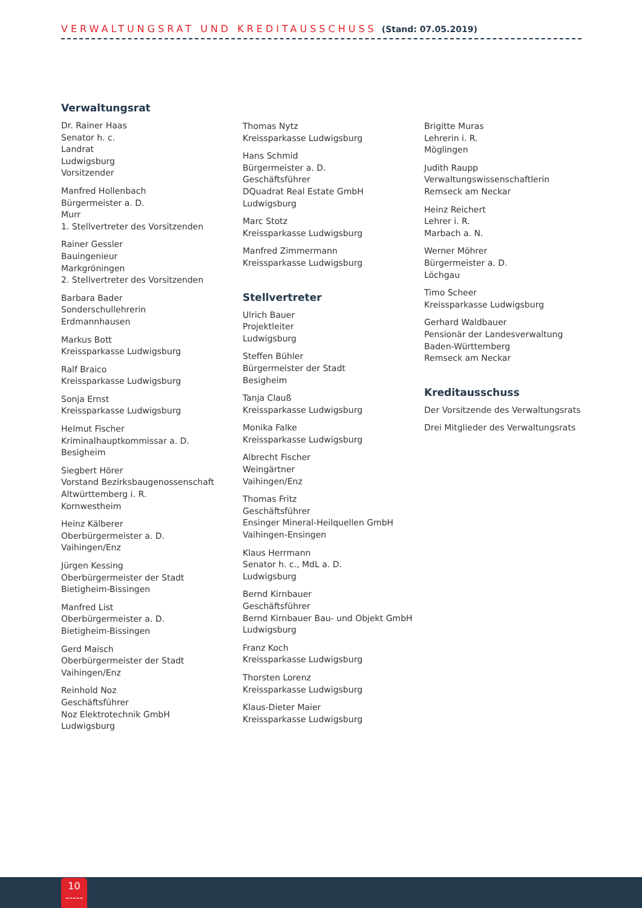VERWALTUNGSRAT UND KREDITAUSSCHUSS (Stand: 07.05.2019)
Verwaltungsrat
Dr. Rainer Haas
Senator h. c.
Landrat
Ludwigsburg
Vorsitzender
Manfred Hollenbach
Bürgermeister a. D.
Murr
1. Stellvertreter des Vorsitzenden
Rainer Gessler
Bauingenieur
Markgröningen
2. Stellvertreter des Vorsitzenden
Barbara Bader
Sonderschullehrerin
Erdmannhausen
Markus Bott
Kreissparkasse Ludwigsburg
Ralf Braico
Kreissparkasse Ludwigsburg
Sonja Ernst
Kreissparkasse Ludwigsburg
Helmut Fischer
Kriminalhauptkommissar a. D.
Besigheim
Siegbert Hörer
Vorstand Bezirksbaugenossenschaft
Altwürttemberg i. R.
Kornwestheim
Heinz Kälberer
Oberbürgermeister a. D.
Vaihingen/Enz
Jürgen Kessing
Oberbürgermeister der Stadt
Bietigheim-Bissingen
Manfred List
Oberbürgermeister a. D.
Bietigheim-Bissingen
Gerd Maisch
Oberbürgermeister der Stadt
Vaihingen/Enz
Reinhold Noz
Geschäftsführer
Noz Elektrotechnik GmbH
Ludwigsburg
Thomas Nytz
Kreissparkasse Ludwigsburg
Hans Schmid
Bürgermeister a. D.
Geschäftsführer
DQuadrat Real Estate GmbH
Ludwigsburg
Marc Stotz
Kreissparkasse Ludwigsburg
Manfred Zimmermann
Kreissparkasse Ludwigsburg
Stellvertreter
Ulrich Bauer
Projektleiter
Ludwigsburg
Steffen Bühler
Bürgermeister der Stadt
Besigheim
Tanja Clauß
Kreissparkasse Ludwigsburg
Monika Falke
Kreissparkasse Ludwigsburg
Albrecht Fischer
Weingärtner
Vaihingen/Enz
Thomas Fritz
Geschäftsführer
Ensinger Mineral-Heilquellen GmbH
Vaihingen-Ensingen
Klaus Herrmann
Senator h. c., MdL a. D.
Ludwigsburg
Bernd Kirnbauer
Geschäftsführer
Bernd Kirnbauer Bau- und Objekt GmbH
Ludwigsburg
Franz Koch
Kreissparkasse Ludwigsburg
Thorsten Lorenz
Kreissparkasse Ludwigsburg
Klaus-Dieter Maier
Kreissparkasse Ludwigsburg
Brigitte Muras
Lehrerin i. R.
Möglingen
Judith Raupp
Verwaltungswissenschaftlerin
Remseck am Neckar
Heinz Reichert
Lehrer i. R.
Marbach a. N.
Werner Möhrer
Bürgermeister a. D.
Löchgau
Timo Scheer
Kreissparkasse Ludwigsburg
Gerhard Waldbauer
Pensionär der Landesverwaltung
Baden-Württemberg
Remseck am Neckar
Kreditausschuss
Der Vorsitzende des Verwaltungsrats
Drei Mitglieder des Verwaltungsrats
10
-----